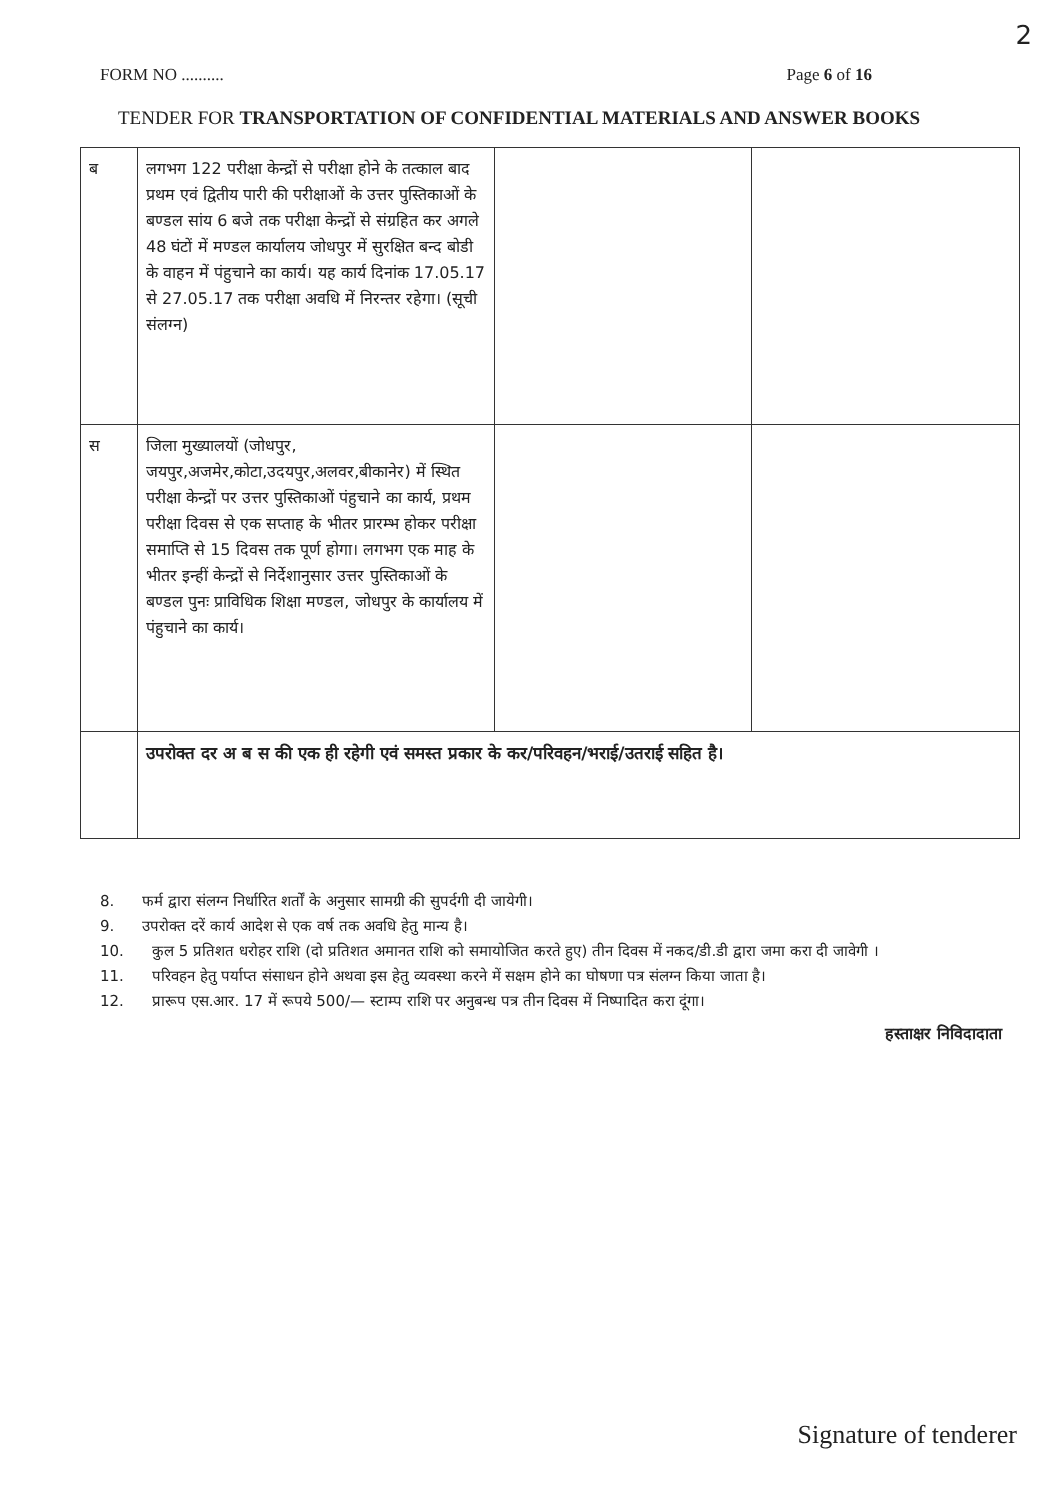2
FORM NO .......... Page 6 of 16
TENDER FOR TRANSPORTATION OF CONFIDENTIAL MATERIALS AND ANSWER BOOKS
| ब | लगभग 122 परीक्षा केन्द्रों से परीक्षा होने के तत्काल बाद प्रथम एवं द्वितीय पारी की परीक्षाओं के उत्तर पुस्तिकाओं के बण्डल सांय 6 बजे तक परीक्षा केन्द्रों से संग्रहित कर अगले 48 घंटों में मण्डल कार्यालय जोधपुर में सुरक्षित बन्द बोडी के वाहन में पंहुचाने का कार्य। यह कार्य दिनांक 17.05.17 से 27.05.17 तक परीक्षा अवधि में निरन्तर रहेगा। (सूची संलग्न) | | |
| स | जिला मुख्यालयों (जोधपुर, जयपुर,अजमेर,कोटा,उदयपुर,अलवर,बीकानेर) में स्थित परीक्षा केन्द्रों पर उत्तर पुस्तिकाओं पंहुचाने का कार्य, प्रथम परीक्षा दिवस से एक सप्ताह के भीतर प्रारम्भ होकर परीक्षा समाप्ति से 15 दिवस तक पूर्ण होगा। लगभग एक माह के भीतर इन्हीं केन्द्रों से निर्देशानुसार उत्तर पुस्तिकाओं के बण्डल पुनः प्राविधिक शिक्षा मण्डल, जोधपुर के कार्यालय में पंहुचाने का कार्य। | | |
| | उपरोक्त दर अ ब स की एक ही रहेगी एवं समस्त प्रकार के कर/परिवहन/भराई/उतराई सहित है। | | |
8. फर्म द्वारा संलग्न निर्धारित शर्तों के अनुसार सामग्री की सुपर्दगी दी जायेगी।
9. उपरोक्त दरें कार्य आदेश से एक वर्ष तक अवधि हेतु मान्य है।
10. कुल 5 प्रतिशत धरोहर राशि (दो प्रतिशत अमानत राशि को समायोजित करते हुए) तीन दिवस में नकद/डी.डी द्वारा जमा करा दी जावेगी ।
11. परिवहन हेतु पर्याप्त संसाधन होने अथवा इस हेतु व्यवस्था करने में सक्षम होने का घोषणा पत्र संलग्न किया जाता है।
12. प्रारूप एस.आर. 17 में रूपये 500/— स्टाम्प राशि पर अनुबन्ध पत्र तीन दिवस में निष्पादित करा दूंगा।
हस्ताक्षर निविदादाता
Signature of tenderer